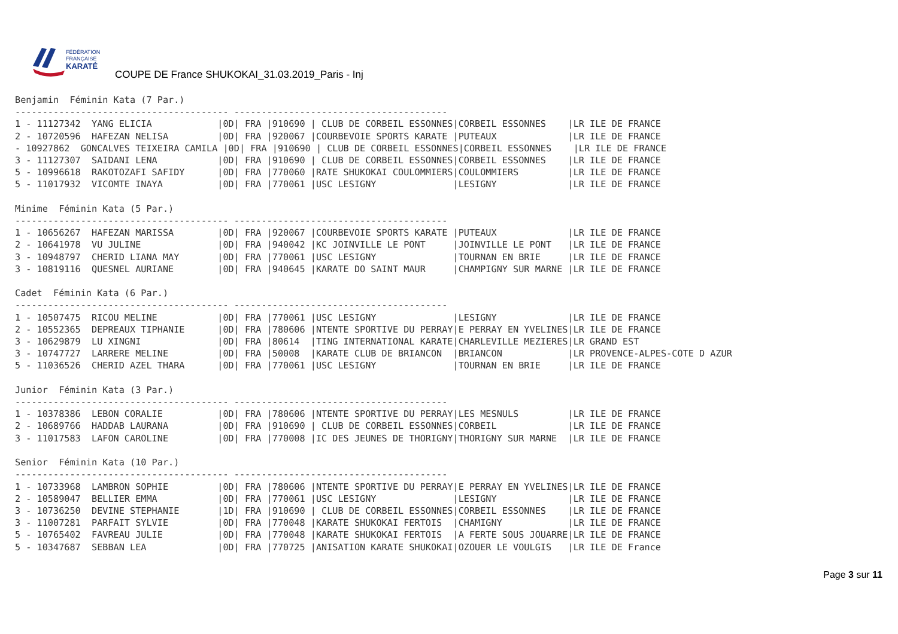FÉDÉRATION
FRANÇAISE
KARATÉ
COUPE DE France SHUKOKAI_31.03.2019_Paris - Inj
Benjamin  Féminin Kata (7 Par.)
--------------------------------------- ---------------------------------------
1 - 11127342  YANG ELICIA            |0D| FRA |910690 | CLUB DE CORBEIL ESSONNES|CORBEIL ESSONNES    |LR ILE DE FRANCE
2 - 10720596  HAFEZAN NELISA         |0D| FRA |920067 |COURBEVOIE SPORTS KARATE |PUTEAUX             |LR ILE DE FRANCE
- 10927862  GONCALVES TEIXEIRA CAMILA |0D| FRA |910690 | CLUB DE CORBEIL ESSONNES|CORBEIL ESSONNES    |LR ILE DE FRANCE
3 - 11127307  SAIDANI LENA           |0D| FRA |910690 | CLUB DE CORBEIL ESSONNES|CORBEIL ESSONNES    |LR ILE DE FRANCE
5 - 10996618  RAKOTOZAFI SAFIDY      |0D| FRA |770060 |RATE SHUKOKAI COULOMMIERS|COULOMMIERS         |LR ILE DE FRANCE
5 - 11017932  VICOMTE INAYA          |0D| FRA |770061 |USC LESIGNY              |LESIGNY             |LR ILE DE FRANCE

Minime  Féminin Kata (5 Par.)
--------------------------------------- ---------------------------------------
1 - 10656267  HAFEZAN MARISSA        |0D| FRA |920067 |COURBEVOIE SPORTS KARATE |PUTEAUX             |LR ILE DE FRANCE
2 - 10641978  VU JULINE              |0D| FRA |940042 |KC JOINVILLE LE PONT     |JOINVILLE LE PONT   |LR ILE DE FRANCE
3 - 10948797  CHERID LIANA MAY       |0D| FRA |770061 |USC LESIGNY              |TOURNAN EN BRIE     |LR ILE DE FRANCE
3 - 10819116  QUESNEL AURIANE        |0D| FRA |940645 |KARATE DO SAINT MAUR     |CHAMPIGNY SUR MARNE |LR ILE DE FRANCE

Cadet  Féminin Kata (6 Par.)
--------------------------------------- ---------------------------------------
1 - 10507475  RICOU MELINE           |0D| FRA |770061 |USC LESIGNY              |LESIGNY             |LR ILE DE FRANCE
2 - 10552365  DEPREAUX TIPHANIE      |0D| FRA |780606 |NTENTE SPORTIVE DU PERRAY|E PERRAY EN YVELINES|LR ILE DE FRANCE
3 - 10629879  LU XINGNI              |0D| FRA |80614  |TING INTERNATIONAL KARATE|CHARLEVILLE MEZIERES|LR GRAND EST
3 - 10747727  LARRERE MELINE         |0D| FRA |50008  |KARATE CLUB DE BRIANCON  |BRIANCON            |LR PROVENCE-ALPES-COTE D AZUR
5 - 11036526  CHERID AZEL THARA      |0D| FRA |770061 |USC LESIGNY              |TOURNAN EN BRIE     |LR ILE DE FRANCE

Junior  Féminin Kata (3 Par.)
--------------------------------------- ---------------------------------------
1 - 10378386  LEBON CORALIE          |0D| FRA |780606 |NTENTE SPORTIVE DU PERRAY|LES MESNULS         |LR ILE DE FRANCE
2 - 10689766  HADDAB LAURANA         |0D| FRA |910690 | CLUB DE CORBEIL ESSONNES|CORBEIL             |LR ILE DE FRANCE
3 - 11017583  LAFON CAROLINE         |0D| FRA |770008 |IC DES JEUNES DE THORIGNY|THORIGNY SUR MARNE  |LR ILE DE FRANCE

Senior  Féminin Kata (10 Par.)
--------------------------------------- ---------------------------------------
1 - 10733968  LAMBRON SOPHIE         |0D| FRA |780606 |NTENTE SPORTIVE DU PERRAY|E PERRAY EN YVELINES|LR ILE DE FRANCE
2 - 10589047  BELLIER EMMA           |0D| FRA |770061 |USC LESIGNY              |LESIGNY             |LR ILE DE FRANCE
3 - 10736250  DEVINE STEPHANIE       |1D| FRA |910690 | CLUB DE CORBEIL ESSONNES|CORBEIL ESSONNES    |LR ILE DE FRANCE
3 - 11007281  PARFAIT SYLVIE         |0D| FRA |770048 |KARATE SHUKOKAI FERTOIS  |CHAMIGNY            |LR ILE DE FRANCE
5 - 10765402  FAVREAU JULIE          |0D| FRA |770048 |KARATE SHUKOKAI FERTOIS  |A FERTE SOUS JOUARRE|LR ILE DE FRANCE
5 - 10347687  SEBBAN LEA             |0D| FRA |770725 |ANISATION KARATE SHUKOKAI|OZOUER LE VOULGIS   |LR ILE DE France
Page 3 sur 11